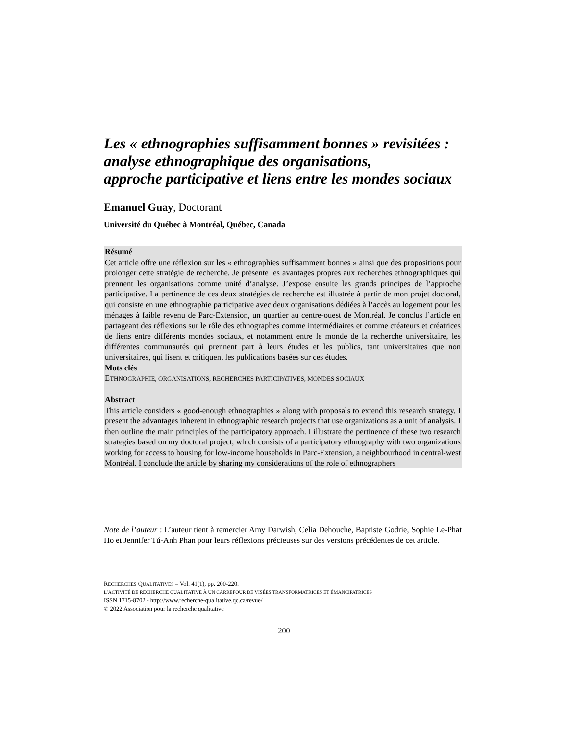Les « ethnographies suffisamment bonnes » revisitées :
analyse ethnographique des organisations,
approche participative et liens entre les mondes sociaux
Emanuel Guay, Doctorant
Université du Québec à Montréal, Québec, Canada
Résumé
Cet article offre une réflexion sur les « ethnographies suffisamment bonnes » ainsi que des propositions pour prolonger cette stratégie de recherche. Je présente les avantages propres aux recherches ethnographiques qui prennent les organisations comme unité d’analyse. J’expose ensuite les grands principes de l’approche participative. La pertinence de ces deux stratégies de recherche est illustrée à partir de mon projet doctoral, qui consiste en une ethnographie participative avec deux organisations dédiées à l’accès au logement pour les ménages à faible revenu de Parc-Extension, un quartier au centre-ouest de Montréal. Je conclus l’article en partageant des réflexions sur le rôle des ethnographes comme intermédiaires et comme créateurs et créatrices de liens entre différents mondes sociaux, et notamment entre le monde de la recherche universitaire, les différentes communautés qui prennent part à leurs études et les publics, tant universitaires que non universitaires, qui lisent et critiquent les publications basées sur ces études.
Mots clés
ETHNOGRAPHIE, ORGANISATIONS, RECHERCHES PARTICIPATIVES, MONDES SOCIAUX
Abstract
This article considers « good-enough ethnographies » along with proposals to extend this research strategy. I present the advantages inherent in ethnographic research projects that use organizations as a unit of analysis. I then outline the main principles of the participatory approach. I illustrate the pertinence of these two research strategies based on my doctoral project, which consists of a participatory ethnography with two organizations working for access to housing for low-income households in Parc-Extension, a neighbourhood in central-west Montréal. I conclude the article by sharing my considerations of the role of ethnographers
Note de l’auteur : L’auteur tient à remercier Amy Darwish, Celia Dehouche, Baptiste Godrie, Sophie Le-Phat Ho et Jennifer Tú-Anh Phan pour leurs réflexions précieuses sur des versions précédentes de cet article.
RECHERCHES QUALITATIVES – Vol. 41(1), pp. 200-220.
L’ACTIVITÉ DE RECHERCHE QUALITATIVE À UN CARREFOUR DE VISÉES TRANSFORMATRICES ET ÉMANCIPATRICES
ISSN 1715-8702 - http://www.recherche-qualitative.qc.ca/revue/
© 2022 Association pour la recherche qualitative
200